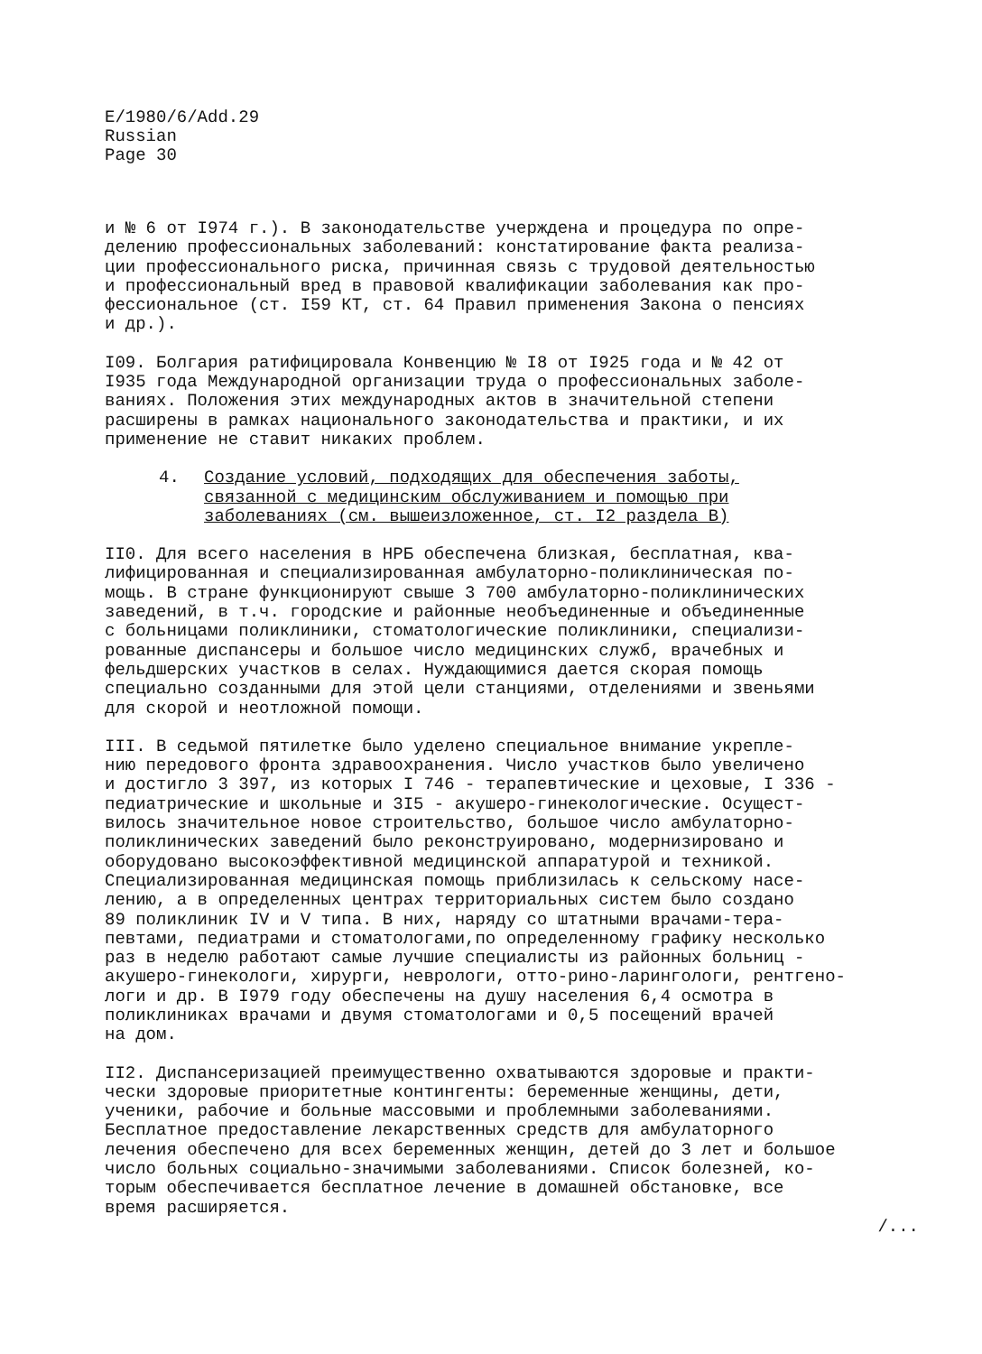E/1980/6/Add.29
Russian
Page 30
и № 6 от I974 г.). В законодательстве учерждена и процедура по опре- делению профессиональных заболеваний: констатирование факта реализа- ции профессионального риска, причинная связь с трудовой деятельностью и профессиональный вред в правовой квалификации заболевания как про- фессиональное (ст. I59 КТ, ст. 64 Правил применения Закона о пенсиях и др.).
I09. Болгария ратифицировала Конвенцию № I8 от I925 года и № 42 от I935 года Международной организации труда о профессиональных заболе- ваниях. Положения этих международных актов в значительной степени расширены в рамках национального законодательства и практики, и их применение не ставит никаких проблем.
4. Создание условий, подходящих для обеспечения заботы, связанной с медицинским обслуживанием и помощью при заболеваниях (см. вышеизложенное, ст. I2 раздела В)
II0. Для всего населения в НРБ обеспечена близкая, бесплатная, ква- лифицированная и специализированная амбулаторно-поликлиническая по- мощь. В стране функционируют свыше 3 700 амбулаторно-поликлинических заведений, в т.ч. городские и районные необъединенные и объединенные с больницами поликлиники, стоматологические поликлиники, специализи- рованные диспансеры и большое число медицинских служб, врачебных и фельдшерских участков в селах. Нуждающимися дается скорая помощь специально созданными для этой цели станциями, отделениями и звеньями для скорой и неотложной помощи.
III. В седьмой пятилетке было уделено специальное внимание укрепле- нию передового фронта здравоохранения. Число участков было увеличено и достигло 3 397, из которых I 746 - терапевтические и цеховые, I 336 - педиатрические и школьные и 3I5 - акушеро-гинекологические. Осущест- вилось значительное новое строительство, большое число амбулаторно- поликлинических заведений было реконструировано, модернизировано и оборудовано высокоэффективной медицинской аппаратурой и техникой. Специализированная медицинская помощь приблизилась к сельскому насе- лению, а в определенных центрах территориальных систем было создано 89 поликлиник IV и V типа. В них, наряду со штатными врачами-тера- певтами, педиатрами и стоматологами,по определенному графику несколько раз в неделю работают самые лучшие специалисты из районных больниц - акушеро-гинекологи, хирурги, неврологи, отто-рино-ларингологи, рентгено- логи и др. В I979 году обеспечены на душу населения 6,4 осмотра в поликлиниках врачами и двумя стоматологами и 0,5 посещений врачей на дом.
II2. Диспансеризацией преимущественно охватываются здоровые и практи- чески здоровые приоритетные контингенты: беременные женщины, дети, ученики, рабочие и больные массовыми и проблемными заболеваниями. Бесплатное предоставление лекарственных средств для амбулаторного лечения обеспечено для всех беременных женщин, детей до 3 лет и большое число больных социально-значимыми заболеваниями. Список болезней, ко- торым обеспечивается бесплатное лечение в домашней обстановке, все время расширяется.
/...